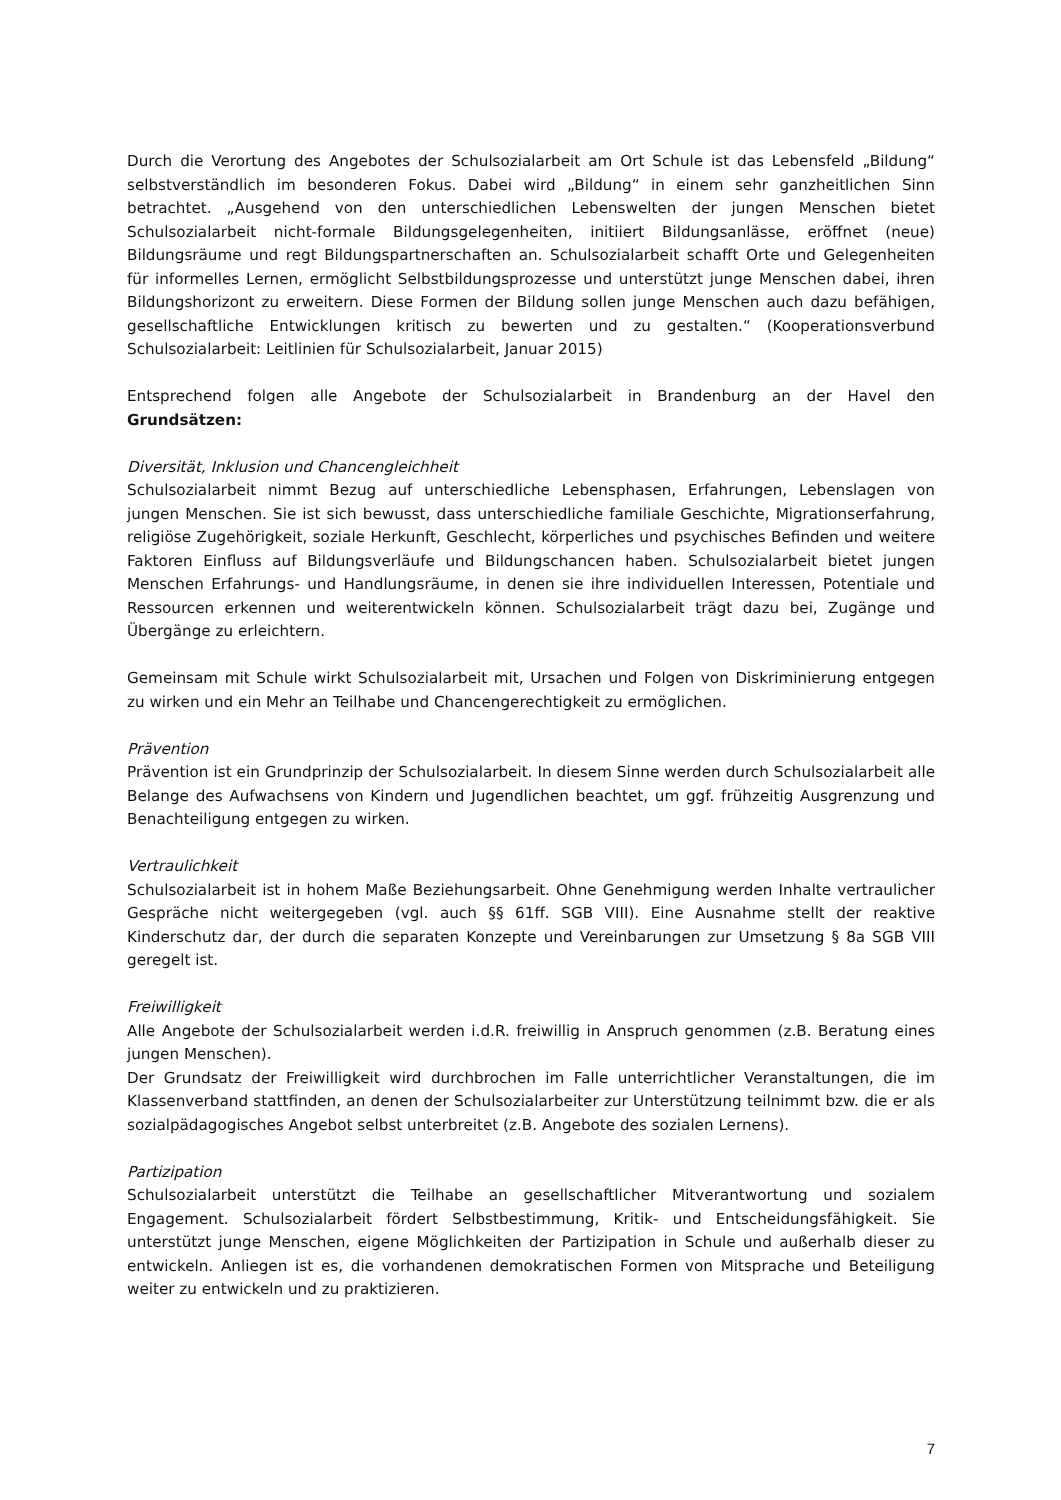Durch die Verortung des Angebotes der Schulsozialarbeit am Ort Schule ist das Lebensfeld „Bildung“ selbstverständlich im besonderen Fokus. Dabei wird „Bildung“ in einem sehr ganzheitlichen Sinn betrachtet. „Ausgehend von den unterschiedlichen Lebenswelten der jungen Menschen bietet Schulsozialarbeit nicht-formale Bildungsgelegenheiten, initiiert Bildungsanlässe, eröffnet (neue) Bildungsräume und regt Bildungspartnerschaften an. Schulsozialarbeit schafft Orte und Gelegenheiten für informelles Lernen, ermöglicht Selbstbildungsprozesse und unterstützt junge Menschen dabei, ihren Bildungshorizont zu erweitern. Diese Formen der Bildung sollen junge Menschen auch dazu befähigen, gesellschaftliche Entwicklungen kritisch zu bewerten und zu gestalten.“ (Kooperationsverbund Schulsozialarbeit: Leitlinien für Schulsozialarbeit, Januar 2015)
Entsprechend folgen alle Angebote der Schulsozialarbeit in Brandenburg an der Havel den Grundsätzen:
Diversität, Inklusion und Chancengleichheit
Schulsozialarbeit nimmt Bezug auf unterschiedliche Lebensphasen, Erfahrungen, Lebenslagen von jungen Menschen. Sie ist sich bewusst, dass unterschiedliche familiale Geschichte, Migrationserfahrung, religiöse Zugehörigkeit, soziale Herkunft, Geschlecht, körperliches und psychisches Befinden und weitere Faktoren Einfluss auf Bildungsverläufe und Bildungschancen haben. Schulsozialarbeit bietet jungen Menschen Erfahrungs- und Handlungsräume, in denen sie ihre individuellen Interessen, Potentiale und Ressourcen erkennen und weiterentwickeln können. Schulsozialarbeit trägt dazu bei, Zugänge und Übergänge zu erleichtern.
Gemeinsam mit Schule wirkt Schulsozialarbeit mit, Ursachen und Folgen von Diskriminierung entgegen zu wirken und ein Mehr an Teilhabe und Chancengerechtigkeit zu ermöglichen.
Prävention
Prävention ist ein Grundprinzip der Schulsozialarbeit. In diesem Sinne werden durch Schulsozialarbeit alle Belange des Aufwachsens von Kindern und Jugendlichen beachtet, um ggf. frühzeitig Ausgrenzung und Benachteiligung entgegen zu wirken.
Vertraulichkeit
Schulsozialarbeit ist in hohem Maße Beziehungsarbeit. Ohne Genehmigung werden Inhalte vertraulicher Gespräche nicht weitergegeben (vgl. auch §§ 61ff. SGB VIII). Eine Ausnahme stellt der reaktive Kinderschutz dar, der durch die separaten Konzepte und Vereinbarungen zur Umsetzung § 8a SGB VIII geregelt ist.
Freiwilligkeit
Alle Angebote der Schulsozialarbeit werden i.d.R. freiwillig in Anspruch genommen (z.B. Beratung eines jungen Menschen).
Der Grundsatz der Freiwilligkeit wird durchbrochen im Falle unterrichtlicher Veranstaltungen, die im Klassenverband stattfinden, an denen der Schulsozialarbeiter zur Unterstützung teilnimmt bzw. die er als sozialpädagogisches Angebot selbst unterbreitet (z.B. Angebote des sozialen Lernens).
Partizipation
Schulsozialarbeit unterstützt die Teilhabe an gesellschaftlicher Mitverantwortung und sozialem Engagement. Schulsozialarbeit fördert Selbstbestimmung, Kritik- und Entscheidungsfähigkeit. Sie unterstützt junge Menschen, eigene Möglichkeiten der Partizipation in Schule und außerhalb dieser zu entwickeln. Anliegen ist es, die vorhandenen demokratischen Formen von Mitsprache und Beteiligung weiter zu entwickeln und zu praktizieren.
7